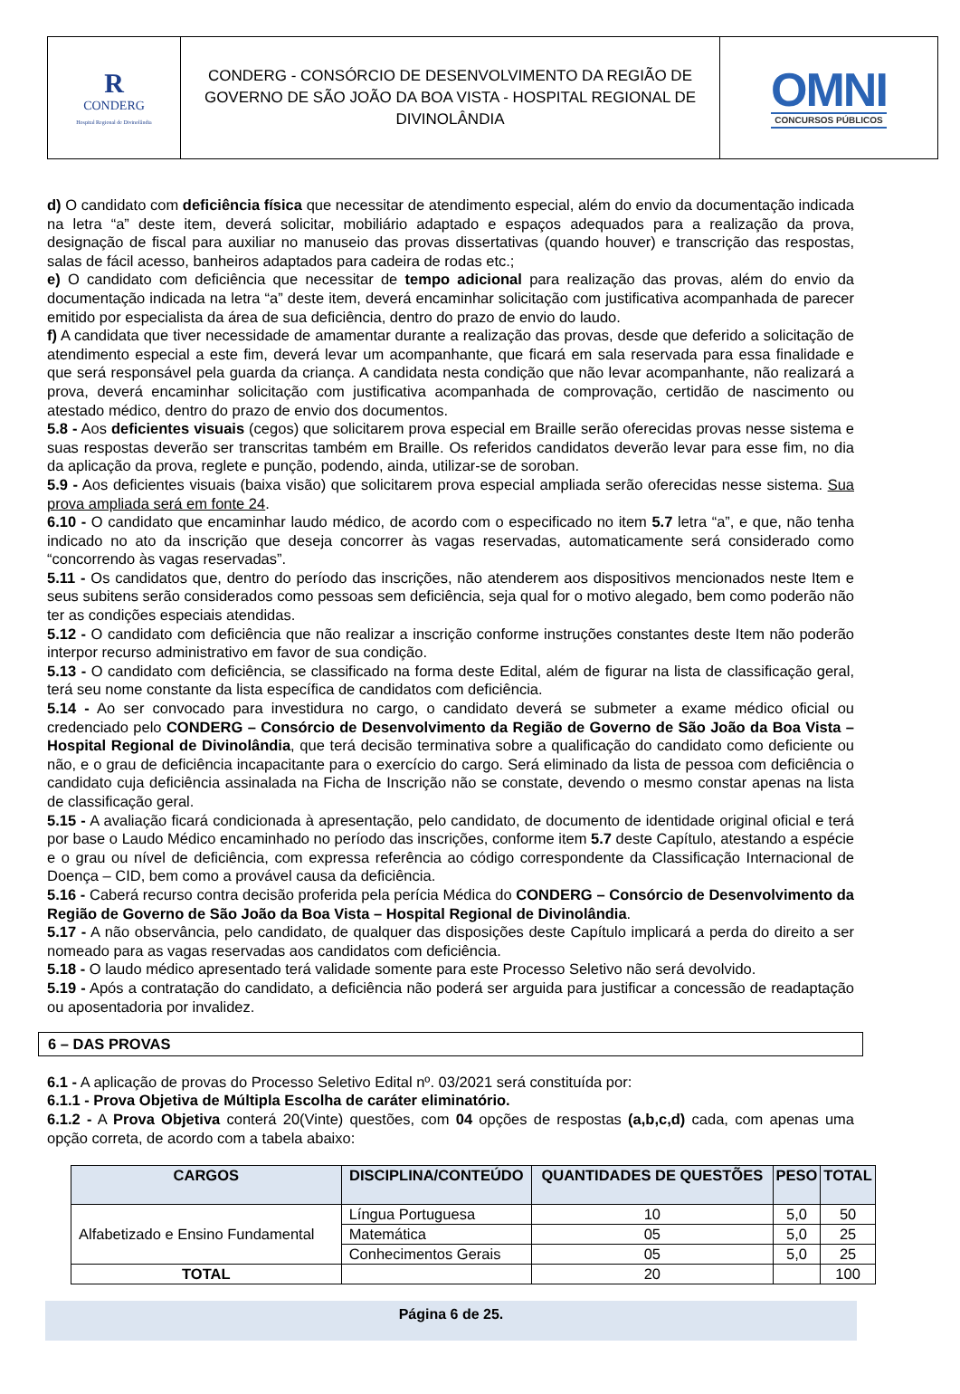| R CONDERG Hospital Regional de Divinolândia | CONDERG - CONSÓRCIO DE DESENVOLVIMENTO DA REGIÃO DE GOVERNO DE SÃO JOÃO DA BOA VISTA - HOSPITAL REGIONAL DE DIVINOLÂNDIA | OMNI CONCURSOS PÚBLICOS |
d) O candidato com deficiência física que necessitar de atendimento especial, além do envio da documentação indicada na letra “a” deste item, deverá solicitar, mobiliário adaptado e espaços adequados para a realização da prova, designação de fiscal para auxiliar no manuseio das provas dissertativas (quando houver) e transcrição das respostas, salas de fácil acesso, banheiros adaptados para cadeira de rodas etc.;
e) O candidato com deficiência que necessitar de tempo adicional para realização das provas, além do envio da documentação indicada na letra “a” deste item, deverá encaminhar solicitação com justificativa acompanhada de parecer emitido por especialista da área de sua deficiência, dentro do prazo de envio do laudo.
f) A candidata que tiver necessidade de amamentar durante a realização das provas, desde que deferido a solicitação de atendimento especial a este fim, deverá levar um acompanhante, que ficará em sala reservada para essa finalidade e que será responsável pela guarda da criança. A candidata nesta condição que não levar acompanhante, não realizará a prova, deverá encaminhar solicitação com justificativa acompanhada de comprovação, certidão de nascimento ou atestado médico, dentro do prazo de envio dos documentos.
5.8 - Aos deficientes visuais (cegos) que solicitarem prova especial em Braille serão oferecidas provas nesse sistema e suas respostas deverão ser transcritas também em Braille. Os referidos candidatos deverão levar para esse fim, no dia da aplicação da prova, reglete e punção, podendo, ainda, utilizar-se de soroban.
5.9 - Aos deficientes visuais (baixa visão) que solicitarem prova especial ampliada serão oferecidas nesse sistema. Sua prova ampliada será em fonte 24.
6.10 - O candidato que encaminhar laudo médico, de acordo com o especificado no item 5.7 letra “a”, e que, não tenha indicado no ato da inscrição que deseja concorrer às vagas reservadas, automaticamente será considerado como “concorrendo às vagas reservadas”.
5.11 - Os candidatos que, dentro do período das inscrições, não atenderem aos dispositivos mencionados neste Item e seus subitens serão considerados como pessoas sem deficiência, seja qual for o motivo alegado, bem como poderão não ter as condições especiais atendidas.
5.12 - O candidato com deficiência que não realizar a inscrição conforme instruções constantes deste Item não poderão interpor recurso administrativo em favor de sua condição.
5.13 - O candidato com deficiência, se classificado na forma deste Edital, além de figurar na lista de classificação geral, terá seu nome constante da lista específica de candidatos com deficiência.
5.14 - Ao ser convocado para investidura no cargo, o candidato deverá se submeter a exame médico oficial ou credenciado pelo CONDERG – Consórcio de Desenvolvimento da Região de Governo de São João da Boa Vista – Hospital Regional de Divinolândia, que terá decisão terminativa sobre a qualificação do candidato como deficiente ou não, e o grau de deficiência incapacitante para o exercício do cargo. Será eliminado da lista de pessoa com deficiência o candidato cuja deficiência assinalada na Ficha de Inscrição não se constate, devendo o mesmo constar apenas na lista de classificação geral.
5.15 - A avaliação ficará condicionada à apresentação, pelo candidato, de documento de identidade original oficial e terá por base o Laudo Médico encaminhado no período das inscrições, conforme item 5.7 deste Capítulo, atestando a espécie e o grau ou nível de deficiência, com expressa referência ao código correspondente da Classificação Internacional de Doença – CID, bem como a provável causa da deficiência.
5.16 - Caberá recurso contra decisão proferida pela perícia Médica do CONDERG – Consórcio de Desenvolvimento da Região de Governo de São João da Boa Vista – Hospital Regional de Divinolândia.
5.17 - A não observância, pelo candidato, de qualquer das disposições deste Capítulo implicará a perda do direito a ser nomeado para as vagas reservadas aos candidatos com deficiência.
5.18 - O laudo médico apresentado terá validade somente para este Processo Seletivo não será devolvido.
5.19 - Após a contratação do candidato, a deficiência não poderá ser arguida para justificar a concessão de readaptação ou aposentadoria por invalidez.
6 – DAS PROVAS
6.1 - A aplicação de provas do Processo Seletivo Edital nº. 03/2021 será constituída por:
6.1.1 - Prova Objetiva de Múltipla Escolha de caráter eliminatório.
6.1.2 - A Prova Objetiva conterá 20(Vinte) questões, com 04 opções de respostas (a,b,c,d) cada, com apenas uma opção correta, de acordo com a tabela abaixo:
| CARGOS | DISCIPLINA/CONTEÚDO | QUANTIDADES DE QUESTÕES | PESO | TOTAL |
| --- | --- | --- | --- | --- |
| Alfabetizado e Ensino Fundamental | Língua Portuguesa | 10 | 5,0 | 50 |
| | Matemática | 05 | 5,0 | 25 |
| | Conhecimentos Gerais | 05 | 5,0 | 25 |
| TOTAL | | 20 | | 100 |
Página 6 de 25.